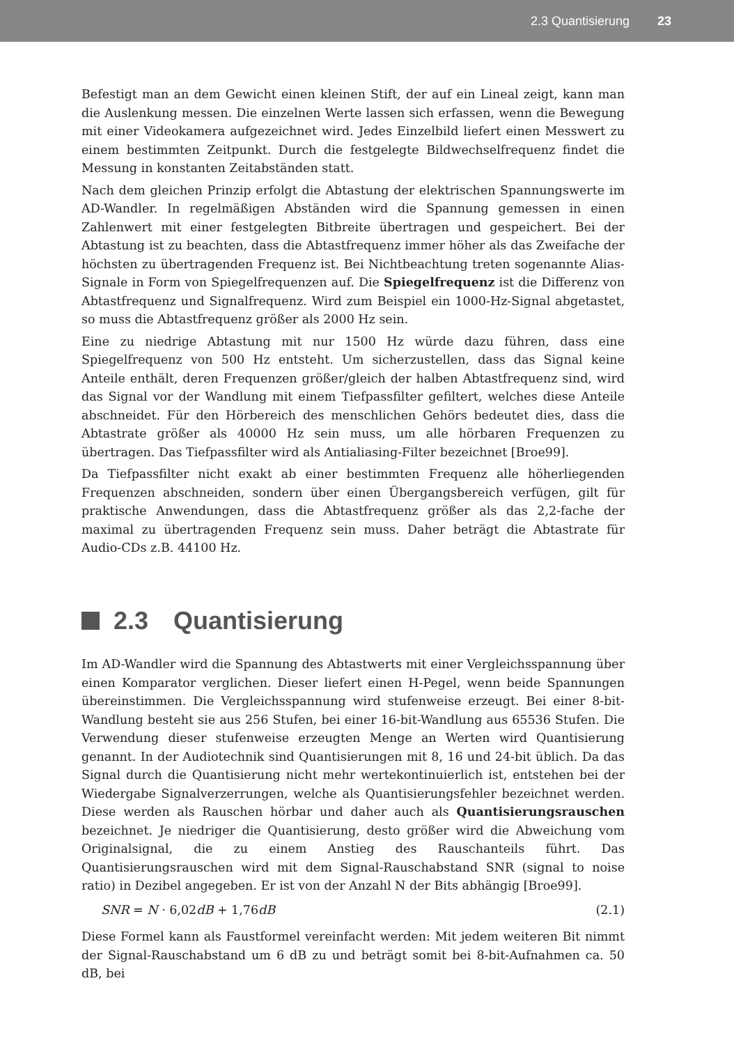2.3 Quantisierung 23
Befestigt man an dem Gewicht einen kleinen Stift, der auf ein Lineal zeigt, kann man die Auslenkung messen. Die einzelnen Werte lassen sich erfassen, wenn die Bewegung mit einer Videokamera aufgezeichnet wird. Jedes Einzelbild liefert einen Messwert zu einem bestimmten Zeitpunkt. Durch die festgelegte Bildwechselfrequenz findet die Messung in konstanten Zeitabständen statt.
Nach dem gleichen Prinzip erfolgt die Abtastung der elektrischen Spannungswerte im AD-Wandler. In regelmäßigen Abständen wird die Spannung gemessen in einen Zahlenwert mit einer festgelegten Bitbreite übertragen und gespeichert. Bei der Abtastung ist zu beachten, dass die Abtastfrequenz immer höher als das Zweifache der höchsten zu übertragenden Frequenz ist. Bei Nichtbeachtung treten sogenannte Alias-Signale in Form von Spiegelfrequenzen auf. Die Spiegelfrequenz ist die Differenz von Abtastfrequenz und Signalfrequenz. Wird zum Beispiel ein 1000-Hz-Signal abgetastet, so muss die Abtastfrequenz größer als 2000 Hz sein.
Eine zu niedrige Abtastung mit nur 1500 Hz würde dazu führen, dass eine Spiegelfrequenz von 500 Hz entsteht. Um sicherzustellen, dass das Signal keine Anteile enthält, deren Frequenzen größer/gleich der halben Abtastfrequenz sind, wird das Signal vor der Wandlung mit einem Tiefpassfilter gefiltert, welches diese Anteile abschneidet. Für den Hörbereich des menschlichen Gehörs bedeutet dies, dass die Abtastrate größer als 40000 Hz sein muss, um alle hörbaren Frequenzen zu übertragen. Das Tiefpassfilter wird als Antialiasing-Filter bezeichnet [Broe99].
Da Tiefpassfilter nicht exakt ab einer bestimmten Frequenz alle höherliegenden Frequenzen abschneiden, sondern über einen Übergangsbereich verfügen, gilt für praktische Anwendungen, dass die Abtastfrequenz größer als das 2,2-fache der maximal zu übertragenden Frequenz sein muss. Daher beträgt die Abtastrate für Audio-CDs z.B. 44100 Hz.
2.3 Quantisierung
Im AD-Wandler wird die Spannung des Abtastwerts mit einer Vergleichsspannung über einen Komparator verglichen. Dieser liefert einen H-Pegel, wenn beide Spannungen übereinstimmen. Die Vergleichsspannung wird stufenweise erzeugt. Bei einer 8-bit-Wandlung besteht sie aus 256 Stufen, bei einer 16-bit-Wandlung aus 65536 Stufen. Die Verwendung dieser stufenweise erzeugten Menge an Werten wird Quantisierung genannt. In der Audiotechnik sind Quantisierungen mit 8, 16 und 24-bit üblich. Da das Signal durch die Quantisierung nicht mehr wertekontinuierlich ist, entstehen bei der Wiedergabe Signalverzerrungen, welche als Quantisierungsfehler bezeichnet werden. Diese werden als Rauschen hörbar und daher auch als Quantisierungsrauschen bezeichnet. Je niedriger die Quantisierung, desto größer wird die Abweichung vom Originalsignal, die zu einem Anstieg des Rauschanteils führt. Das Quantisierungsrauschen wird mit dem Signal-Rauschabstand SNR (signal to noise ratio) in Dezibel angegeben. Er ist von der Anzahl N der Bits abhängig [Broe99].
SNR = N · 6,02dB + 1,76dB (2.1)
Diese Formel kann als Faustformel vereinfacht werden: Mit jedem weiteren Bit nimmt der Signal-Rauschabstand um 6 dB zu und beträgt somit bei 8-bit-Aufnahmen ca. 50 dB, bei